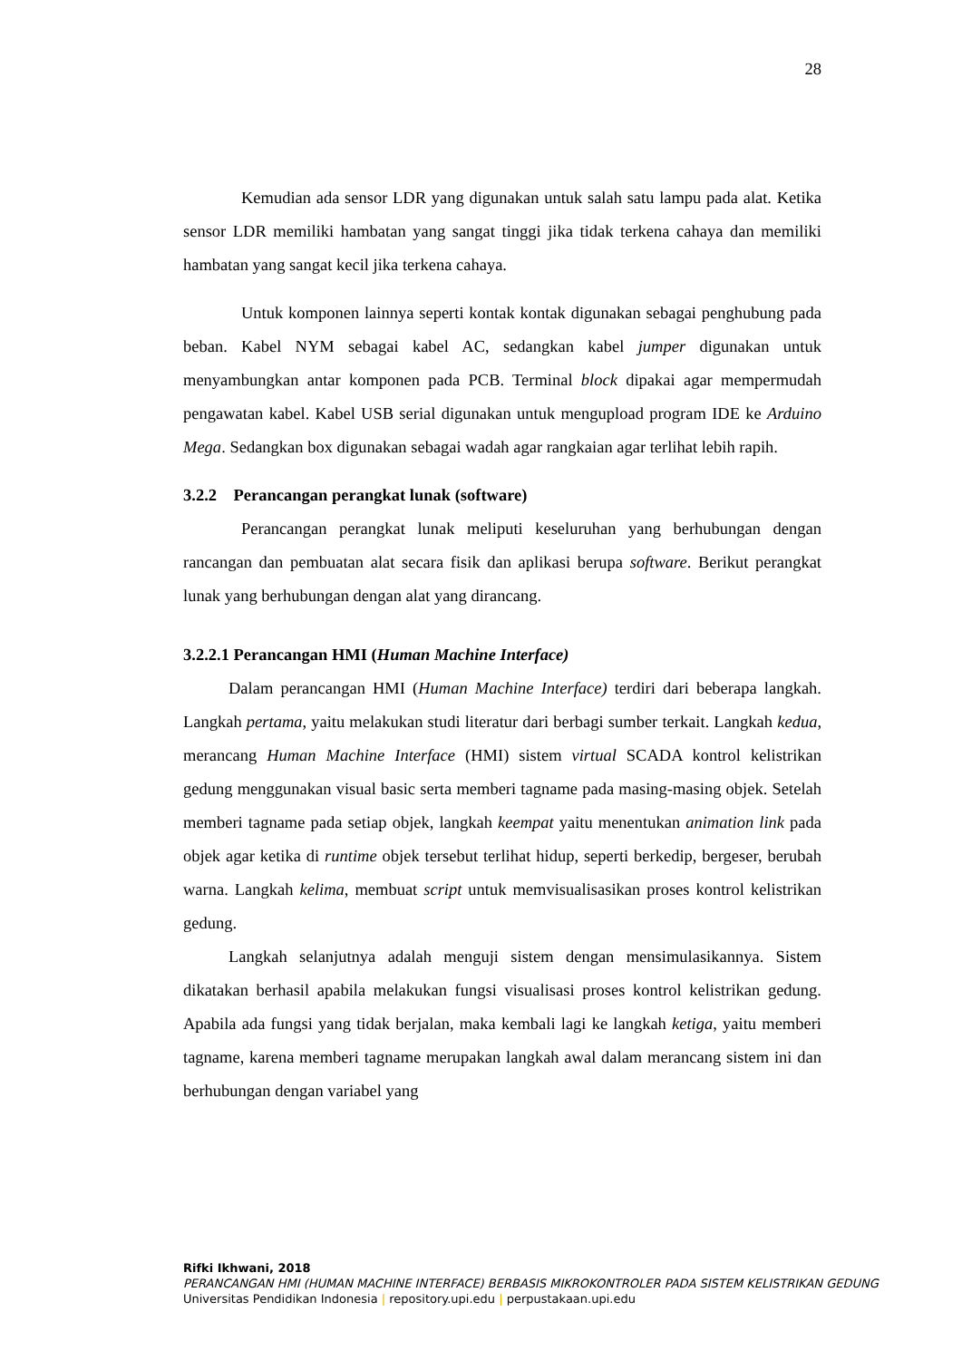28
Kemudian ada sensor LDR yang digunakan untuk salah satu lampu pada alat. Ketika sensor LDR memiliki hambatan yang sangat tinggi jika tidak terkena cahaya dan memiliki hambatan yang sangat kecil jika terkena cahaya.
Untuk komponen lainnya seperti kontak kontak digunakan sebagai penghubung pada beban. Kabel NYM sebagai kabel AC, sedangkan kabel jumper digunakan untuk menyambungkan antar komponen pada PCB. Terminal block dipakai agar mempermudah pengawatan kabel. Kabel USB serial digunakan untuk mengupload program IDE ke Arduino Mega. Sedangkan box digunakan sebagai wadah agar rangkaian agar terlihat lebih rapih.
3.2.2 Perancangan perangkat lunak (software)
Perancangan perangkat lunak meliputi keseluruhan yang berhubungan dengan rancangan dan pembuatan alat secara fisik dan aplikasi berupa software. Berikut perangkat lunak yang berhubungan dengan alat yang dirancang.
3.2.2.1 Perancangan HMI (Human Machine Interface)
Dalam perancangan HMI (Human Machine Interface) terdiri dari beberapa langkah. Langkah pertama, yaitu melakukan studi literatur dari berbagi sumber terkait. Langkah kedua, merancang Human Machine Interface (HMI) sistem virtual SCADA kontrol kelistrikan gedung menggunakan visual basic serta memberi tagname pada masing-masing objek. Setelah memberi tagname pada setiap objek, langkah keempat yaitu menentukan animation link pada objek agar ketika di runtime objek tersebut terlihat hidup, seperti berkedip, bergeser, berubah warna. Langkah kelima, membuat script untuk memvisualisasikan proses kontrol kelistrikan gedung.
Langkah selanjutnya adalah menguji sistem dengan mensimulasikannya. Sistem dikatakan berhasil apabila melakukan fungsi visualisasi proses kontrol kelistrikan gedung. Apabila ada fungsi yang tidak berjalan, maka kembali lagi ke langkah ketiga, yaitu memberi tagname, karena memberi tagname merupakan langkah awal dalam merancang sistem ini dan berhubungan dengan variabel yang
Rifki Ikhwani, 2018
PERANCANGAN HMI (HUMAN MACHINE INTERFACE) BERBASIS MIKROKONTROLER PADA SISTEM KELISTRIKAN GEDUNG
Universitas Pendidikan Indonesia | repository.upi.edu | perpustakaan.upi.edu